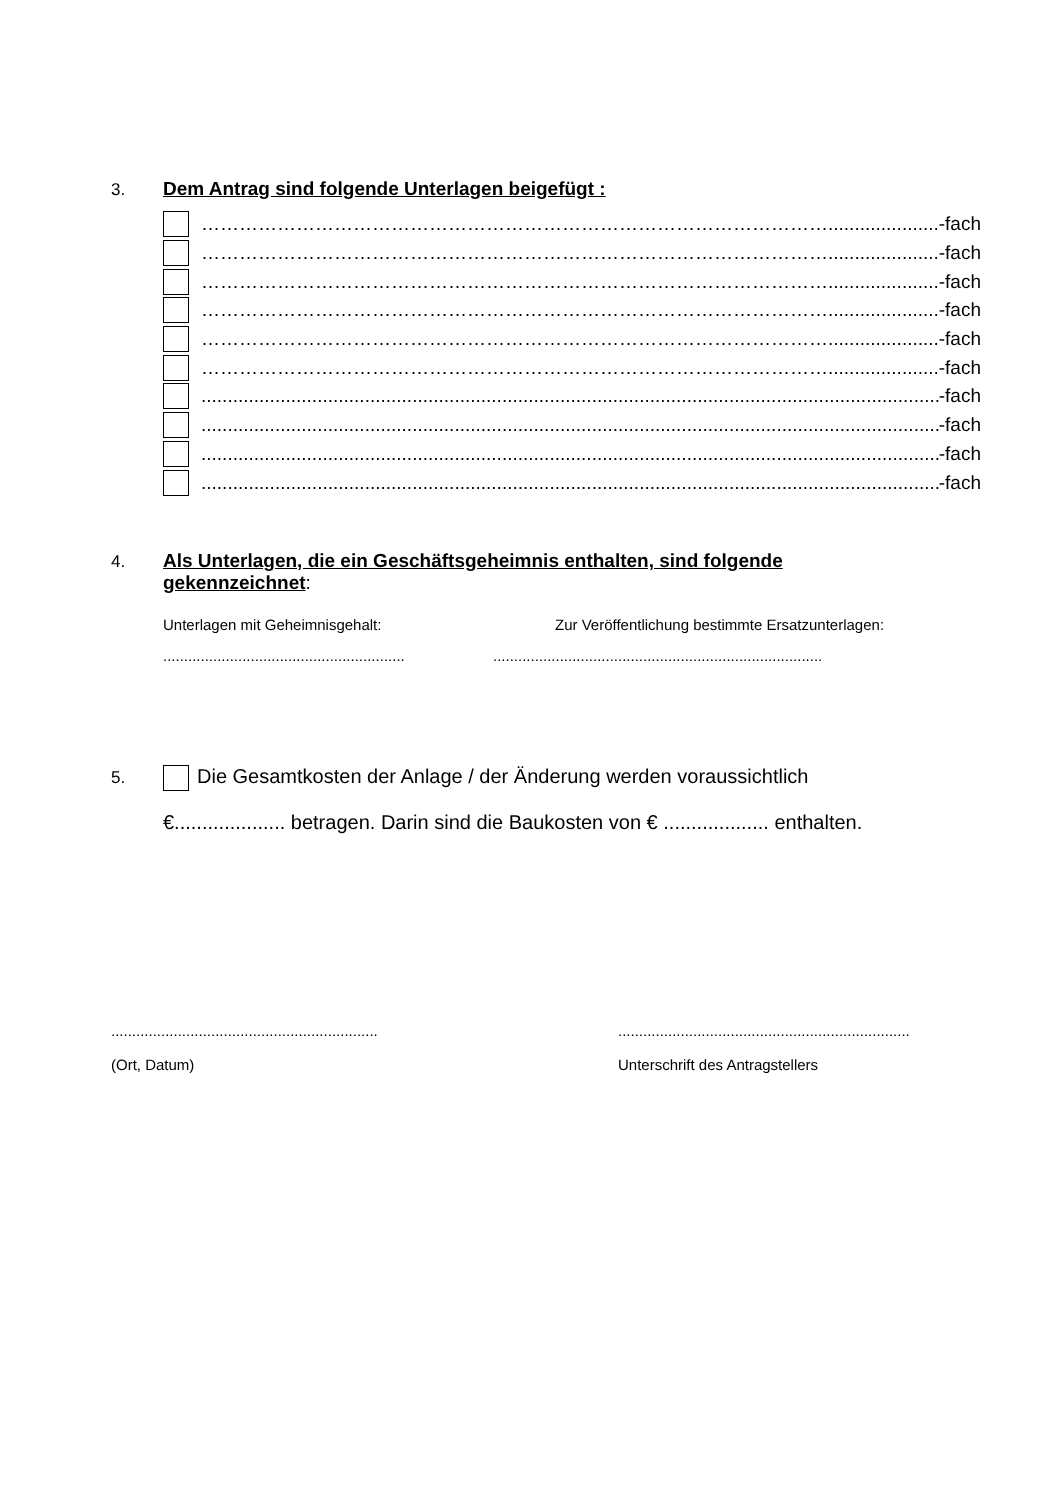3.
Dem Antrag sind folgende Unterlagen beigefügt :
………………………………………………………………………………………...................... -fach
………………………………………………………………………………………...................... -fach
………………………………………………………………………………………...................... -fach
………………………………………………………………………………………...................... -fach
………………………………………………………………………………………...................... -fach
………………………………………………………………………………………...................... -fach
.............................................................................................................................................. -fach
.............................................................................................................................................. -fach
.............................................................................................................................................. -fach
.............................................................................................................................................. -fach
4.
Als Unterlagen, die ein Geschäftsgeheimnis enthalten, sind folgende
gekennzeichnet
:
Unterlagen mit Geheimnisgehalt: Zur Veröffentlichung bestimmte Ersatzunterlagen:
.........................................................................................................................................
5. Die Gesamtkosten der Anlage / der Änderung werden voraussichtlich
€.................... betragen. Darin sind die Baukosten von € ................... enthalten.
................................................................
(Ort, Datum)
......................................................................
Unterschrift des Antragstellers